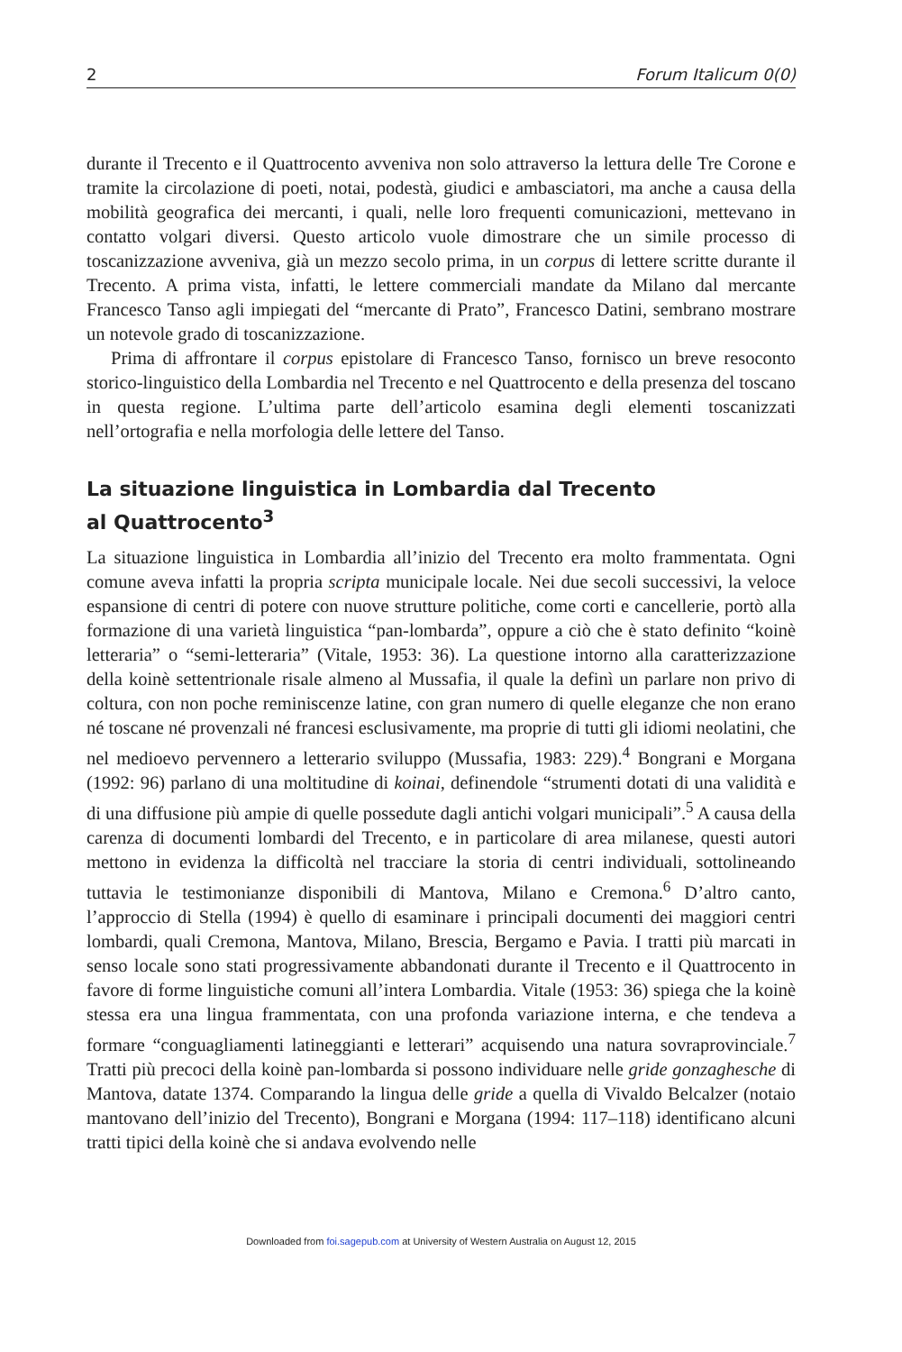2 Forum Italicum 0(0)
durante il Trecento e il Quattrocento avveniva non solo attraverso la lettura delle Tre Corone e tramite la circolazione di poeti, notai, podestà, giudici e ambasciatori, ma anche a causa della mobilità geografica dei mercanti, i quali, nelle loro frequenti comunicazioni, mettevano in contatto volgari diversi. Questo articolo vuole dimostrare che un simile processo di toscanizzazione avveniva, già un mezzo secolo prima, in un corpus di lettere scritte durante il Trecento. A prima vista, infatti, le lettere commerciali mandate da Milano dal mercante Francesco Tanso agli impiegati del “mercante di Prato”, Francesco Datini, sembrano mostrare un notevole grado di toscanizzazione.
Prima di affrontare il corpus epistolare di Francesco Tanso, fornisco un breve resoconto storico-linguistico della Lombardia nel Trecento e nel Quattrocento e della presenza del toscano in questa regione. L’ultima parte dell’articolo esamina degli elementi toscanizzati nell’ortografia e nella morfologia delle lettere del Tanso.
La situazione linguistica in Lombardia dal Trecento
al Quattrocento<sup>3</sup>
La situazione linguistica in Lombardia all’inizio del Trecento era molto frammentata. Ogni comune aveva infatti la propria scripta municipale locale. Nei due secoli successivi, la veloce espansione di centri di potere con nuove strutture politiche, come corti e cancellerie, portò alla formazione di una varietà linguistica “pan-lombarda”, oppure a ciò che è stato definito “koinè letteraria” o “semi-letteraria” (Vitale, 1953: 36). La questione intorno alla caratterizzazione della koinè settentrionale risale almeno al Mussafia, il quale la definì un parlare non privo di coltura, con non poche reminiscenze latine, con gran numero di quelle eleganze che non erano né toscane né provenzali né francesi esclusivamente, ma proprie di tutti gli idiomi neolatini, che nel medioevo pervennero a letterario sviluppo (Mussafia, 1983: 229).<sup>4</sup> Bongrani e Morgana (1992: 96) parlano di una moltitudine di koinai, definendole “strumenti dotati di una validità e di una diffusione più ampie di quelle possedute dagli antichi volgari municipali”.<sup>5</sup> A causa della carenza di documenti lombardi del Trecento, e in particolare di area milanese, questi autori mettono in evidenza la difficoltà nel tracciare la storia di centri individuali, sottolineando tuttavia le testimonianze disponibili di Mantova, Milano e Cremona.<sup>6</sup> D’altro canto, l’approccio di Stella (1994) è quello di esaminare i principali documenti dei maggiori centri lombardi, quali Cremona, Mantova, Milano, Brescia, Bergamo e Pavia. I tratti più marcati in senso locale sono stati progressivamente abbandonati durante il Trecento e il Quattrocento in favore di forme linguistiche comuni all’intera Lombardia. Vitale (1953: 36) spiega che la koinè stessa era una lingua frammentata, con una profonda variazione interna, e che tendeva a formare “conguagliamenti latineggianti e letterari” acquisendo una natura sovraprovinciale.<sup>7</sup> Tratti più precoci della koinè pan-lombarda si possono individuare nelle gride gonzaghesche di Mantova, datate 1374. Comparando la lingua delle gride a quella di Vivaldo Belcalzer (notaio mantovano dell’inizio del Trecento), Bongrani e Morgana (1994: 117–118) identificano alcuni tratti tipici della koinè che si andava evolvendo nelle
Downloaded from foi.sagepub.com at University of Western Australia on August 12, 2015